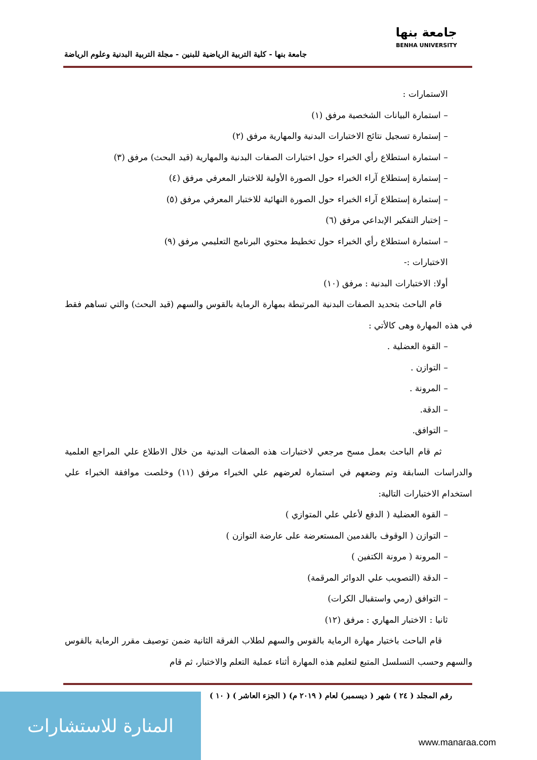جامعة بنها - كلية التربية الرياضية للبنين - مجلة التربية البدنية وعلوم الرياضة
جامعة بنها
BENHA UNIVERSITY
الاستمارات :
– استمارة البيانات الشخصية مرفق (١)
– إستمارة تسجيل نتائج الاختبارات البدنية والمهارية مرفق (٢)
– استمارة استطلاع رأي الخبراء حول اختبارات الصفات البدنية والمهارية (قيد البحث) مرفق (٣)
– إستمارة إستطلاع آراء الخبراء حول الصورة الأولية للاختبار المعرفي مرفق (٤)
– إستمارة إستطلاع آراء الخبراء حول الصورة النهائية للاختبار المعرفي مرفق (٥)
– إختبار التفكير الإبداعي مرفق (٦)
– استمارة استطلاع رأي الخبراء حول تخطيط محتوي البرنامج التعليمي مرفق (٩)
الاختبارات :-
أولا: الاختبارات البدنية : مرفق (١٠)
قام الباحث بتحديد الصفات البدنية المرتبطة بمهارة الرماية بالقوس والسهم (قيد البحث) والتي تساهم فقط في هذه المهارة وهى كالأتي :
– القوة العضلية .
– التوازن .
– المرونة .
– الدقة.
– التوافق.
ثم قام الباحث بعمل مسح مرجعي لاختبارات هذه الصفات البدنية من خلال الاطلاع علي المراجع العلمية والدراسات السابقة وتم وضعهم في استمارة لعرضهم علي الخبراء مرفق (١١) وخلصت موافقة الخبراء علي استخدام الاختبارات التالية:
– القوة العضلية ( الدفع لأعلي علي المتوازي )
– التوازن ( الوقوف بالقدمين المستعرضة على عارضة التوازن )
– المرونة ( مرونة الكتفين )
– الدقة (التصويب علي الدوائر المرقمة)
– التوافق (رمي واستقبال الكرات)
ثانيا : الاختبار المهاري : مرفق (١٢)
قام الباحث باختيار مهارة الرماية بالقوس والسهم لطلاب الفرقة الثانية ضمن توصيف مقرر الرماية بالقوس والسهم وحسب التسلسل المتبع لتعليم هذه المهارة أثناء عملية التعلم والاختبار، ثم قام
رقم المجلد ( ٢٤ ) شهر ( ديسمبر) لعام ( ٢٠١٩ م) ( الجزء العاشر ) ( ١٠ )
المنارة للاستشارات
www.manaraa.com